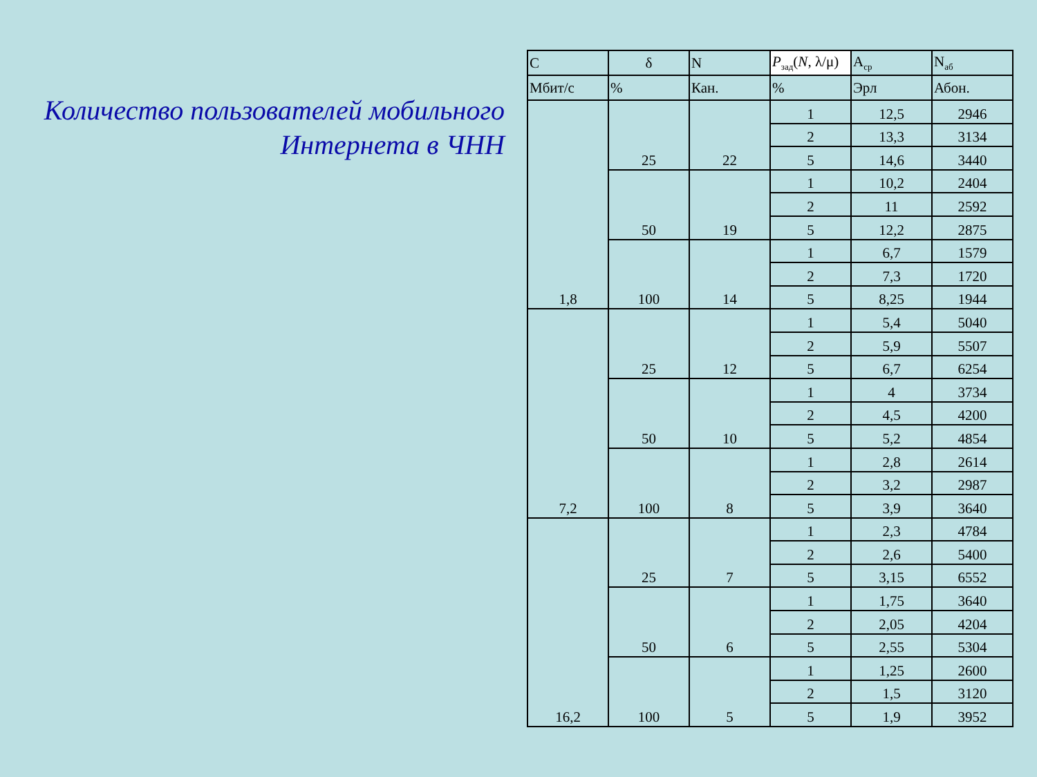Количество пользователей мобильного Интернета в ЧНН
| C | δ | N | P<sub>зад</sub>( N , λ/μ) | A<sub>ср</sub> | N<sub>аб</sub> |
| Мбит/с | % | Кан. | % | Эрл | Абон. |
| 1,8 | 25 | 22 | 1 | 12,5 | 2946 |
| | | | 2 | 13,3 | 3134 |
| | | | 5 | 14,6 | 3440 |
| | 50 | 19 | 1 | 10,2 | 2404 |
| | | | 2 | 11 | 2592 |
| | | | 5 | 12,2 | 2875 |
| | 100 | 14 | 1 | 6,7 | 1579 |
| | | | 2 | 7,3 | 1720 |
| | | | 5 | 8,25 | 1944 |
| 7,2 | 25 | 12 | 1 | 5,4 | 5040 |
| | | | 2 | 5,9 | 5507 |
| | | | 5 | 6,7 | 6254 |
| | 50 | 10 | 1 | 4 | 3734 |
| | | | 2 | 4,5 | 4200 |
| | | | 5 | 5,2 | 4854 |
| | 100 | 8 | 1 | 2,8 | 2614 |
| | | | 2 | 3,2 | 2987 |
| | | | 5 | 3,9 | 3640 |
| 16,2 | 25 | 7 | 1 | 2,3 | 4784 |
| | | | 2 | 2,6 | 5400 |
| | | | 5 | 3,15 | 6552 |
| | 50 | 6 | 1 | 1,75 | 3640 |
| | | | 2 | 2,05 | 4204 |
| | | | 5 | 2,55 | 5304 |
| | 100 | 5 | 1 | 1,25 | 2600 |
| | | | 2 | 1,5 | 3120 |
| | | | 5 | 1,9 | 3952 |